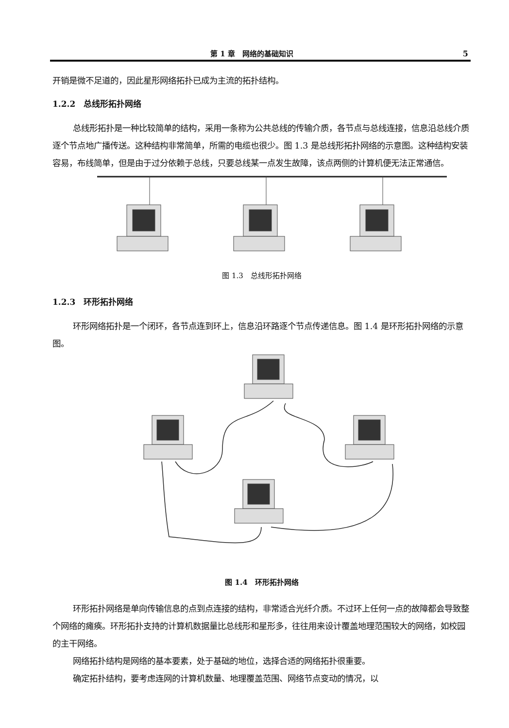第 1 章　网络的基础知识 5
开销是微不足道的，因此星形网络拓扑已成为主流的拓扑结构。
1.2.2　总线形拓扑网络
总线形拓扑是一种比较简单的结构，采用一条称为公共总线的传输介质，各节点与总线连接，信息沿总线介质逐个节点地广播传送。这种结构非常简单，所需的电缆也很少。图 1.3 是总线形拓扑网络的示意图。这种结构安装容易，布线简单，但是由于过分依赖于总线，只要总线某一点发生故障，该点两侧的计算机便无法正常通信。
图 1.3　总线形拓扑网络
1.2.3　环形拓扑网络
环形网络拓扑是一个闭环，各节点连到环上，信息沿环路逐个节点传递信息。图 1.4 是环形拓扑网络的示意图。
图 1.4　环形拓扑网络
环形拓扑网络是单向传输信息的点到点连接的结构，非常适合光纤介质。不过环上任何一点的故障都会导致整个网络的瘫痪。环形拓扑支持的计算机数据量比总线形和星形多，往往用来设计覆盖地理范围较大的网络，如校园的主干网络。
网络拓扑结构是网络的基本要素，处于基础的地位，选择合适的网络拓扑很重要。
确定拓扑结构，要考虑连网的计算机数量、地理覆盖范围、网络节点变动的情况，以